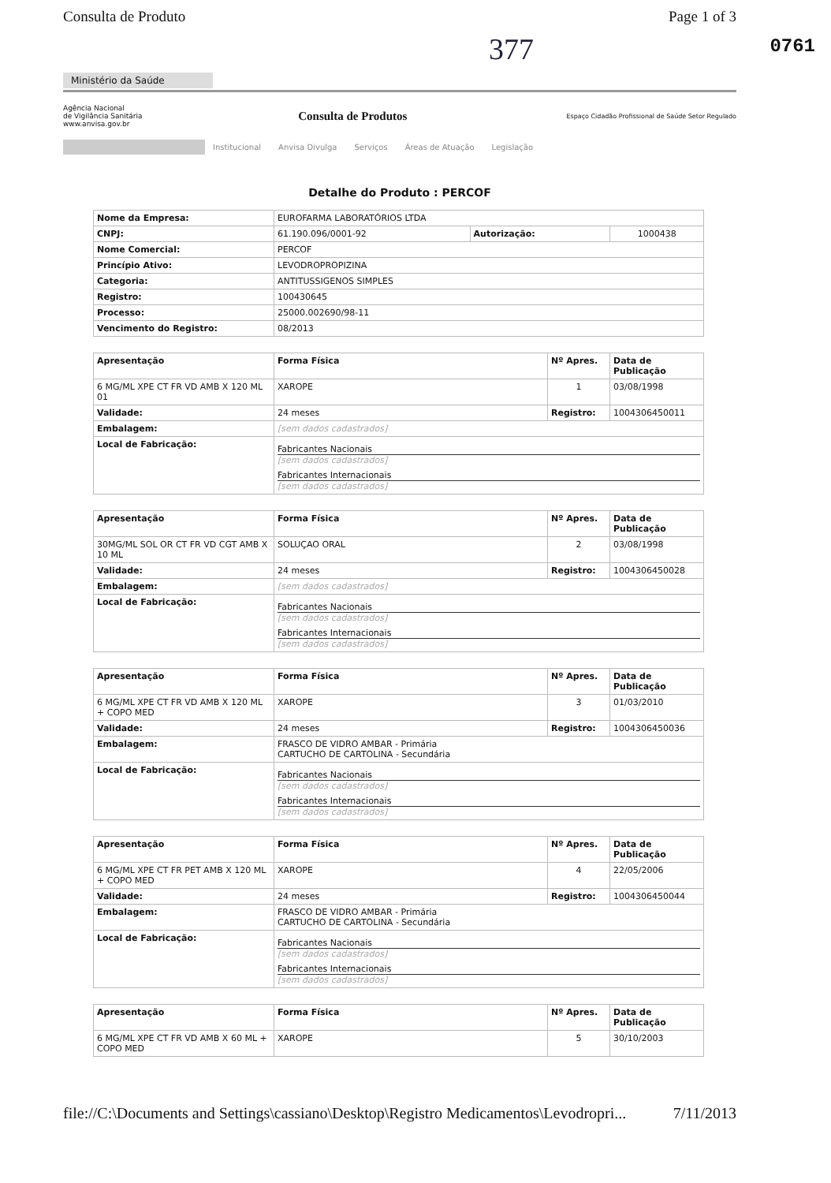Consulta de Produto Page 1 of 3
377 0761
Ministério da Saúde
Agência Nacional
de Vigilância Sanitária
www.anvisa.gov.br
Consulta de Produtos
Espaço Cidadão Profissional de Saúde Setor Regulado
Institucional Anvisa Divulga Serviços Áreas de Atuação Legislação
Detalhe do Produto : PERCOF
| Nome da Empresa: | EUROFARMA LABORATÓRIOS LTDA | | |
| CNPJ: | 61.190.096/0001-92 | Autorização: | 1000438 |
| Nome Comercial: | PERCOF | | |
| Princípio Ativo: | LEVODROPROPIZINA | | |
| Categoria: | ANTITUSSIGENOS SIMPLES | | |
| Registro: | 100430645 | | |
| Processo: | 25000.002690/98-11 | | |
| Vencimento do Registro: | 08/2013 | | |
| Apresentação | Forma Física | Nº Apres. | Data de Publicação |
| --- | --- | --- | --- |
| 6 MG/ML XPE CT FR VD AMB X 120 ML 01 | XAROPE | 1 | 03/08/1998 |
| Validade: | 24 meses | Registro: | 1004306450011 |
| Embalagem: | [sem dados cadastrados] | | |
| Local de Fabricação: | Fabricantes Nacionais [sem dados cadastrados] Fabricantes Internacionais [sem dados cadastrados] | | |
| Apresentação | Forma Física | Nº Apres. | Data de Publicação |
| --- | --- | --- | --- |
| 30MG/ML SOL OR CT FR VD CGT AMB X 10 ML | SOLUÇAO ORAL | 2 | 03/08/1998 |
| Validade: | 24 meses | Registro: | 1004306450028 |
| Embalagem: | [sem dados cadastrados] | | |
| Local de Fabricação: | Fabricantes Nacionais [sem dados cadastrados] Fabricantes Internacionais [sem dados cadastrados] | | |
| Apresentação | Forma Física | Nº Apres. | Data de Publicação |
| --- | --- | --- | --- |
| 6 MG/ML XPE CT FR VD AMB X 120 ML + COPO MED | XAROPE | 3 | 01/03/2010 |
| Validade: | 24 meses | Registro: | 1004306450036 |
| Embalagem: | FRASCO DE VIDRO AMBAR - Primária CARTUCHO DE CARTOLINA - Secundária | | |
| Local de Fabricação: | Fabricantes Nacionais [sem dados cadastrados] Fabricantes Internacionais [sem dados cadastrados] | | |
| Apresentação | Forma Física | Nº Apres. | Data de Publicação |
| --- | --- | --- | --- |
| 6 MG/ML XPE CT FR PET AMB X 120 ML + COPO MED | XAROPE | 4 | 22/05/2006 |
| Validade: | 24 meses | Registro: | 1004306450044 |
| Embalagem: | FRASCO DE VIDRO AMBAR - Primária CARTUCHO DE CARTOLINA - Secundária | | |
| Local de Fabricação: | Fabricantes Nacionais [sem dados cadastrados] Fabricantes Internacionais [sem dados cadastrados] | | |
| Apresentação | Forma Física | Nº Apres. | Data de Publicação |
| --- | --- | --- | --- |
| 6 MG/ML XPE CT FR VD AMB X 60 ML + COPO MED | XAROPE | 5 | 30/10/2003 |
file://C:\Documents and Settings\cassiano\Desktop\Registro Medicamentos\Levodropri... 7/11/2013